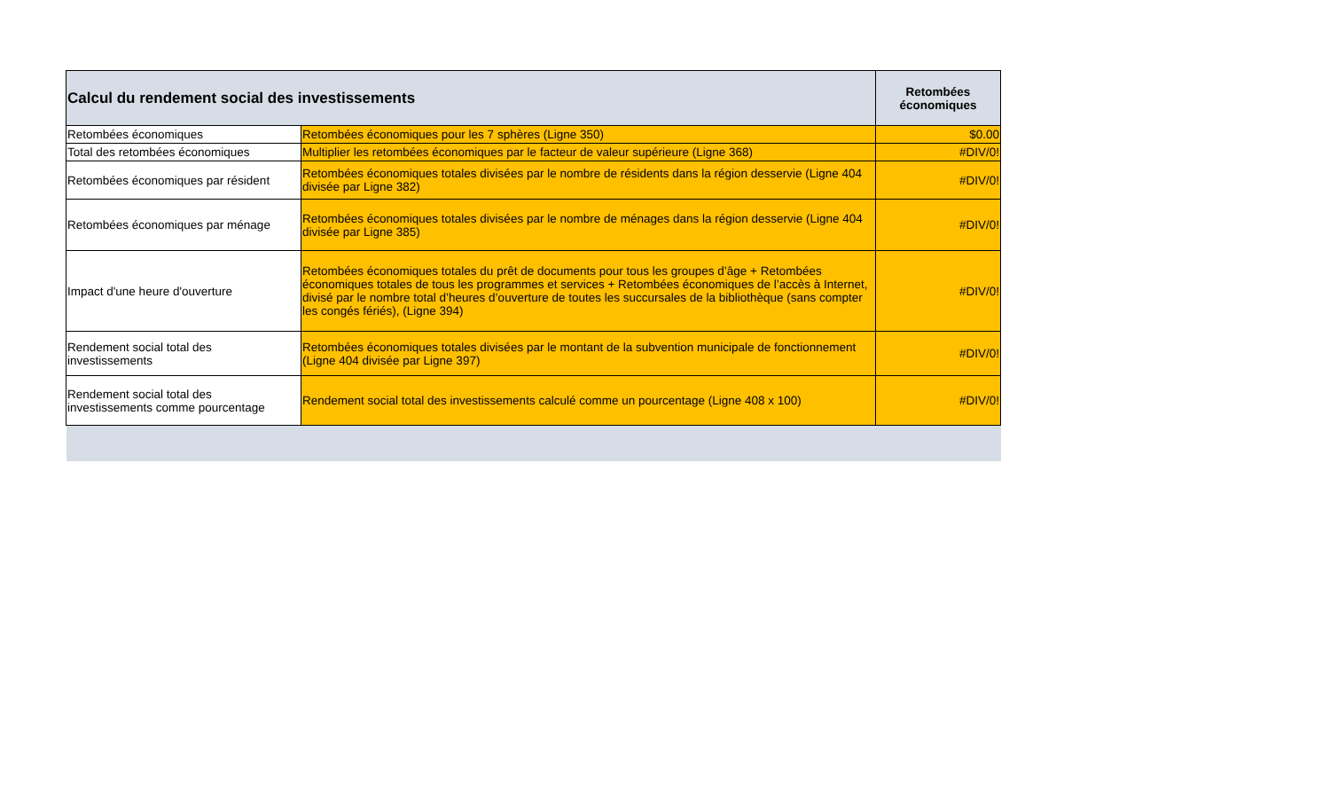| Calcul du rendement social des investissements | | Retombées économiques |
| --- | --- | --- |
| Retombées économiques | Retombées économiques pour les 7 sphères (Ligne 350) | $0.00 |
| Total des retombées économiques | Multiplier les retombées économiques par le facteur de valeur supérieure (Ligne 368) | #DIV/0! |
| Retombées économiques par résident | Retombées économiques totales divisées par le nombre de résidents dans la région desservie (Ligne 404 divisée par Ligne 382) | #DIV/0! |
| Retombées économiques par ménage | Retombées économiques totales divisées par le nombre de ménages dans la région desservie (Ligne 404 divisée par Ligne 385) | #DIV/0! |
| Impact d'une heure d'ouverture | Retombées économiques totales du prêt de documents pour tous les groupes d’âge + Retombées économiques totales de tous les programmes et services + Retombées économiques de l’accès à Internet, divisé par le nombre total d’heures d’ouverture de toutes les succursales de la bibliothèque (sans compter les congés fériés), (Ligne 394) | #DIV/0! |
| Rendement social total des investissements | Retombées économiques totales divisées par le montant de la subvention municipale de fonctionnement (Ligne 404 divisée par Ligne 397) | #DIV/0! |
| Rendement social total des investissements comme pourcentage | Rendement social total des investissements calculé comme un pourcentage (Ligne 408 x 100) | #DIV/0! |